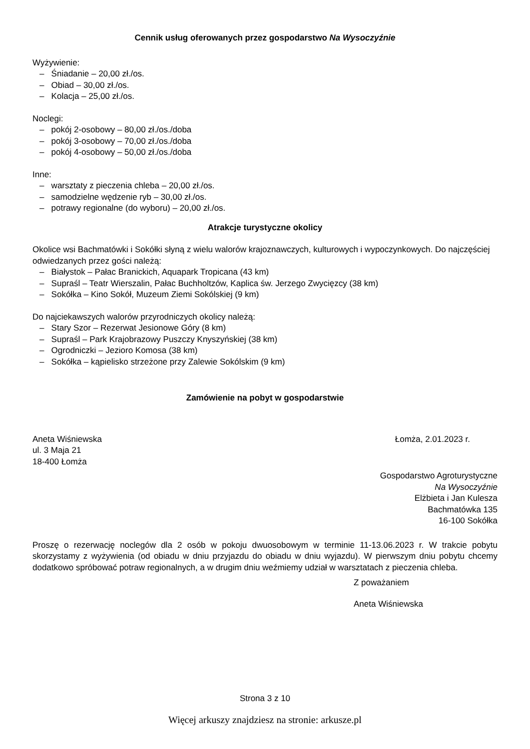Cennik usług oferowanych przez gospodarstwo Na Wysoczyźnie
Wyżywienie:
– Śniadanie – 20,00 zł./os.
– Obiad – 30,00 zł./os.
– Kolacja – 25,00 zł./os.
Noclegi:
– pokój 2-osobowy – 80,00 zł./os./doba
– pokój 3-osobowy – 70,00 zł./os./doba
– pokój 4-osobowy – 50,00 zł./os./doba
Inne:
– warsztaty z pieczenia chleba – 20,00 zł./os.
– samodzielne wędzenie ryb – 30,00 zł./os.
– potrawy regionalne (do wyboru) – 20,00 zł./os.
Atrakcje turystyczne okolicy
Okolice wsi Bachmatówki i Sokółki słyną z wielu walorów krajoznawczych, kulturowych i wypoczynkowych. Do najczęściej odwiedzanych przez gości należą:
– Białystok – Pałac Branickich, Aquapark Tropicana (43 km)
– Supraśl – Teatr Wierszalin, Pałac Buchholtzów, Kaplica św. Jerzego Zwycięzcy (38 km)
– Sokółka – Kino Sokół, Muzeum Ziemi Sokólskiej (9 km)
Do najciekawszych walorów przyrodniczych okolicy należą:
– Stary Szor – Rezerwat Jesionowe Góry (8 km)
– Supraśl – Park Krajobrazowy Puszczy Knyszyńskiej (38 km)
– Ogrodniczki – Jezioro Komosa (38 km)
– Sokółka – kąpielisko strzeżone przy Zalewie Sokólskim (9 km)
Zamówienie na pobyt w gospodarstwie
Aneta Wiśniewska Łomża, 2.01.2023 r.
ul. 3 Maja 21
18-400 Łomża
Gospodarstwo Agroturystyczne
Na Wysoczyźnie
Elżbieta i Jan Kulesza
Bachmatówka 135
16-100 Sokółka
Proszę o rezerwację noclegów dla 2 osób w pokoju dwuosobowym w terminie 11-13.06.2023 r. W trakcie pobytu skorzystamy z wyżywienia (od obiadu w dniu przyjazdu do obiadu w dniu wyjazdu). W pierwszym dniu pobytu chcemy dodatkowo spróbować potraw regionalnych, a w drugim dniu weźmiemy udział w warsztatach z pieczenia chleba.
Z poważaniem
Aneta Wiśniewska
Strona 3 z 10
Więcej arkuszy znajdziesz na stronie: arkusze.pl